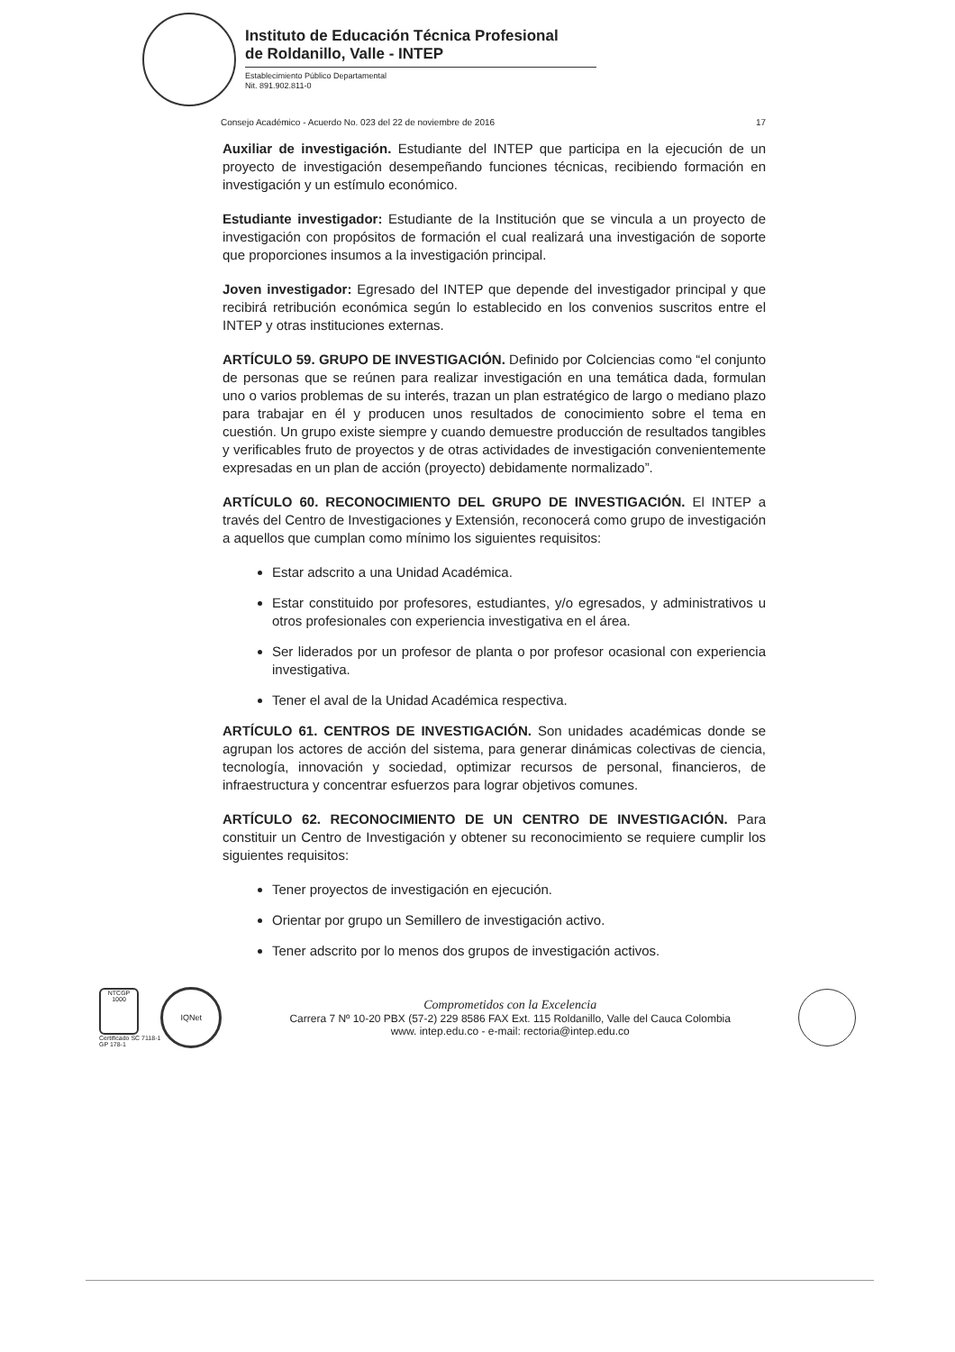Instituto de Educación Técnica Profesional
de Roldanillo, Valle - INTEP
Establecimiento Público Departamental
Nit. 891.902.811-0
Consejo Académico - Acuerdo No. 023 del 22 de noviembre de 2016 17
Auxiliar de investigación. Estudiante del INTEP que participa en la ejecución de un proyecto de investigación desempeñando funciones técnicas, recibiendo formación en investigación y un estímulo económico.
Estudiante investigador: Estudiante de la Institución que se vincula a un proyecto de investigación con propósitos de formación el cual realizará una investigación de soporte que proporciones insumos a la investigación principal.
Joven investigador: Egresado del INTEP que depende del investigador principal y que recibirá retribución económica según lo establecido en los convenios suscritos entre el INTEP y otras instituciones externas.
ARTÍCULO 59. GRUPO DE INVESTIGACIÓN. Definido por Colciencias como “el conjunto de personas que se reúnen para realizar investigación en una temática dada, formulan uno o varios problemas de su interés, trazan un plan estratégico de largo o mediano plazo para trabajar en él y producen unos resultados de conocimiento sobre el tema en cuestión. Un grupo existe siempre y cuando demuestre producción de resultados tangibles y verificables fruto de proyectos y de otras actividades de investigación convenientemente expresadas en un plan de acción (proyecto) debidamente normalizado”.
ARTÍCULO 60. RECONOCIMIENTO DEL GRUPO DE INVESTIGACIÓN. El INTEP a través del Centro de Investigaciones y Extensión, reconocerá como grupo de investigación a aquellos que cumplan como mínimo los siguientes requisitos:
Estar adscrito a una Unidad Académica.
Estar constituido por profesores, estudiantes, y/o egresados, y administrativos u otros profesionales con experiencia investigativa en el área.
Ser liderados por un profesor de planta o por profesor ocasional con experiencia investigativa.
Tener el aval de la Unidad Académica respectiva.
ARTÍCULO 61. CENTROS DE INVESTIGACIÓN. Son unidades académicas donde se agrupan los actores de acción del sistema, para generar dinámicas colectivas de ciencia, tecnología, innovación y sociedad, optimizar recursos de personal, financieros, de infraestructura y concentrar esfuerzos para lograr objetivos comunes.
ARTÍCULO 62. RECONOCIMIENTO DE UN CENTRO DE INVESTIGACIÓN. Para constituir un Centro de Investigación y obtener su reconocimiento se requiere cumplir los siguientes requisitos:
Tener proyectos de investigación en ejecución.
Orientar por grupo un Semillero de investigación activo.
Tener adscrito por lo menos dos grupos de investigación activos.
NTCGP 1000
Certificado SC 7118-1
GP 178-1
IQNet
Comprometidos con la Excelencia
Carrera 7 Nº 10-20 PBX (57-2) 229 8586 FAX Ext. 115 Roldanillo, Valle del Cauca Colombia
www. intep.edu.co - e-mail: rectoria@intep.edu.co